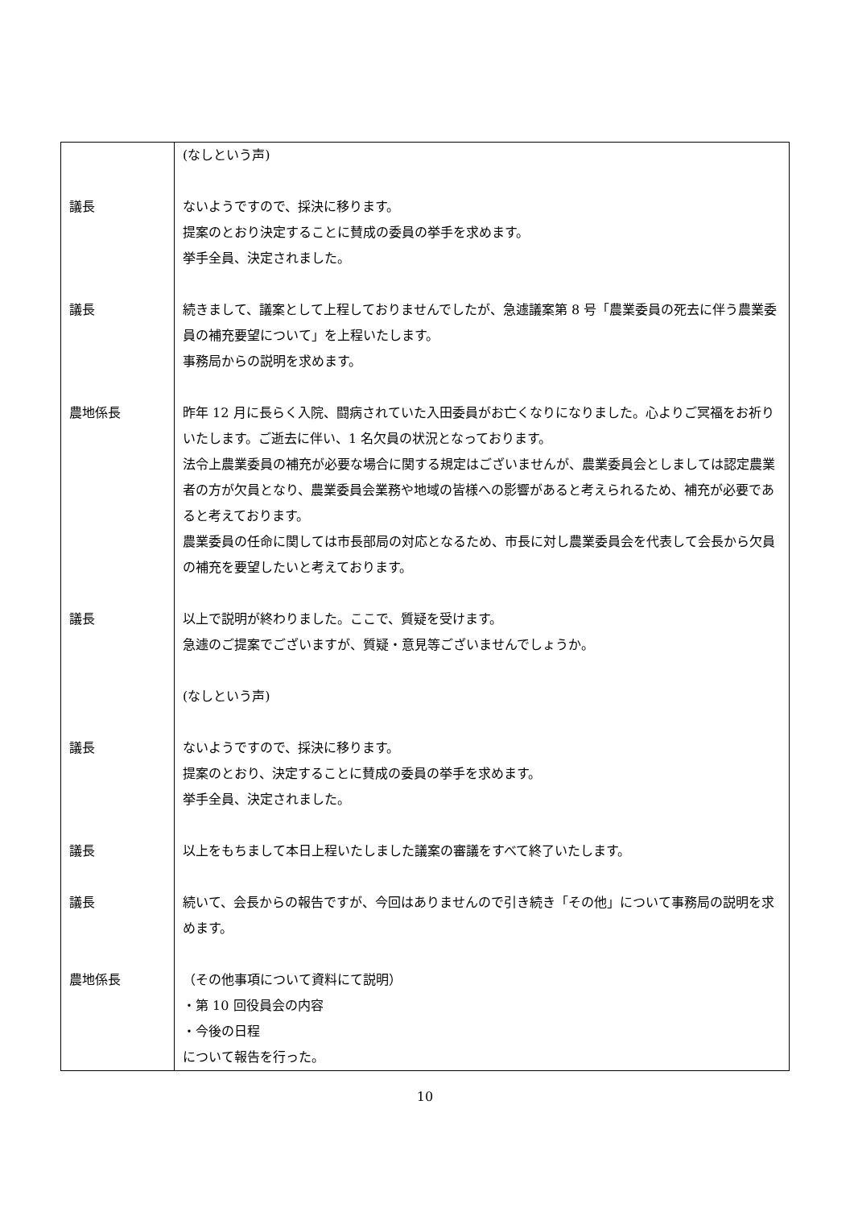| | (なしという声) |
| 議長 | ないようですので、採決に移ります。 提案のとおり決定することに賛成の委員の挙手を求めます。 挙手全員、決定されました。 |
| 議長 | 続きまして、議案として上程しておりませんでしたが、急遽議案第 8 号「農業委員の死去に伴う農業委員の補充要望について」を上程いたします。 事務局からの説明を求めます。 |
| 農地係長 | 昨年 12 月に長らく入院、闘病されていた入田委員がお亡くなりになりました。心よりご冥福をお祈りいたします。ご逝去に伴い、1 名欠員の状況となっております。 法令上農業委員の補充が必要な場合に関する規定はございませんが、農業委員会としましては認定農業者の方が欠員となり、農業委員会業務や地域の皆様への影響があると考えられるため、補充が必要であると考えております。 農業委員の任命に関しては市長部局の対応となるため、市長に対し農業委員会を代表して会長から欠員の補充を要望したいと考えております。 |
| 議長 | 以上で説明が終わりました。ここで、質疑を受けます。 急遽のご提案でございますが、質疑・意見等ございませんでしょうか。 |
| | (なしという声) |
| 議長 | ないようですので、採決に移ります。 提案のとおり、決定することに賛成の委員の挙手を求めます。 挙手全員、決定されました。 |
| 議長 | 以上をもちまして本日上程いたしました議案の審議をすべて終了いたします。 |
| 議長 | 続いて、会長からの報告ですが、今回はありませんので引き続き「その他」について事務局の説明を求めます。 |
| 農地係長 | （その他事項について資料にて説明） ・第 10 回役員会の内容 ・今後の日程 について報告を行った。 |
10